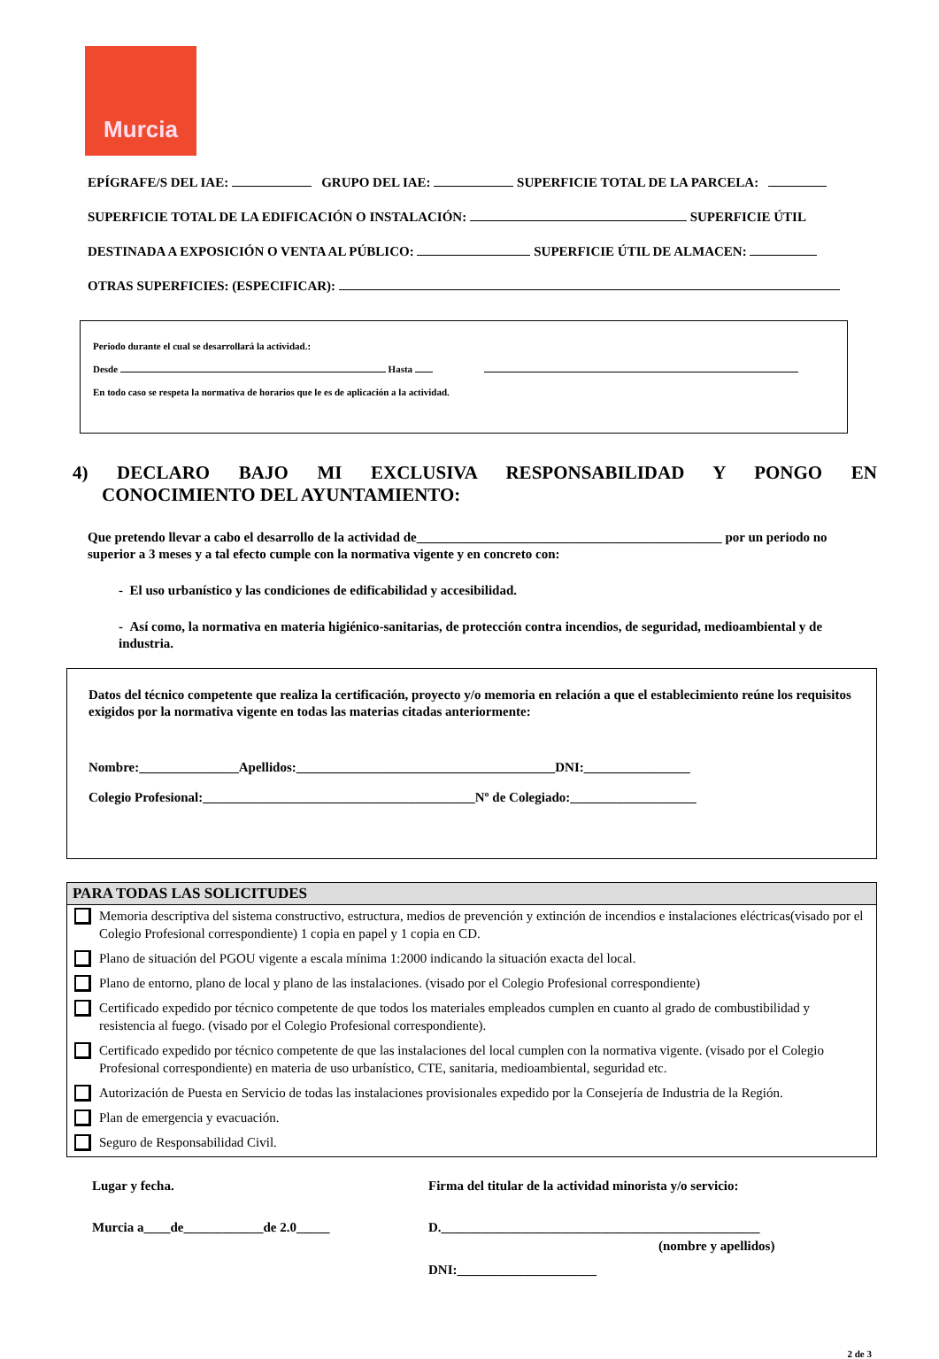Murcia
EPÍGRAFE/S DEL IAE: GRUPO DEL IAE: SUPERFICIE TOTAL DE LA PARCELA:
SUPERFICIE TOTAL DE LA EDIFICACIÓN O INSTALACIÓN: SUPERFICIE ÚTIL
DESTINADA A EXPOSICIÓN O VENTA AL PÚBLICO: SUPERFICIE ÚTIL DE ALMACEN:
OTRAS SUPERFICIES: (ESPECIFICAR):
Periodo durante el cual se desarrollará la actividad.:
Desde Hasta
En todo caso se respeta la normativa de horarios que le es de aplicación a la actividad.
4) DECLARO BAJO MI EXCLUSIVA RESPONSABILIDAD Y PONGO EN
CONOCIMIENTO DEL AYUNTAMIENTO:
Que pretendo llevar a cabo el desarrollo de la actividad de______________________________________________ por un periodo no superior a 3 meses y a tal efecto cumple con la normativa vigente y en concreto con:
- El uso urbanístico y las condiciones de edificabilidad y accesibilidad.
- Así como, la normativa en materia higiénico-sanitarias, de protección contra incendios, de seguridad, medioambiental y de industria.
Datos del técnico competente que realiza la certificación, proyecto y/o memoria en relación a que el establecimiento reúne los requisitos exigidos por la normativa vigente en todas las materias citadas anteriormente:
Nombre:_______________Apellidos:_______________________________________DNI:________________
Colegio Profesional:_________________________________________Nº de Colegiado:___________________
PARA TODAS LAS SOLICITUDES
Memoria descriptiva del sistema constructivo, estructura, medios de prevención y extinción de incendios e instalaciones eléctricas(visado por el Colegio Profesional correspondiente) 1 copia en papel y 1 copia en CD.
Plano de situación del PGOU vigente a escala mínima 1:2000 indicando la situación exacta del local.
Plano de entorno, plano de local y plano de las instalaciones. (visado por el Colegio Profesional correspondiente)
Certificado expedido por técnico competente de que todos los materiales empleados cumplen en cuanto al grado de combustibilidad y resistencia al fuego. (visado por el Colegio Profesional correspondiente).
Certificado expedido por técnico competente de que las instalaciones del local cumplen con la normativa vigente. (visado por el Colegio Profesional correspondiente) en materia de uso urbanístico, CTE, sanitaria, medioambiental, seguridad etc.
Autorización de Puesta en Servicio de todas las instalaciones provisionales expedido por la Consejería de Industria de la Región.
Plan de emergencia y evacuación.
Seguro de Responsabilidad Civil.
Lugar y fecha.
Murcia a____de____________de 2.0_____
Firma del titular de la actividad minorista y/o servicio:
D.________________________________________________
(nombre y apellidos)
DNI:_____________________
2 de 3